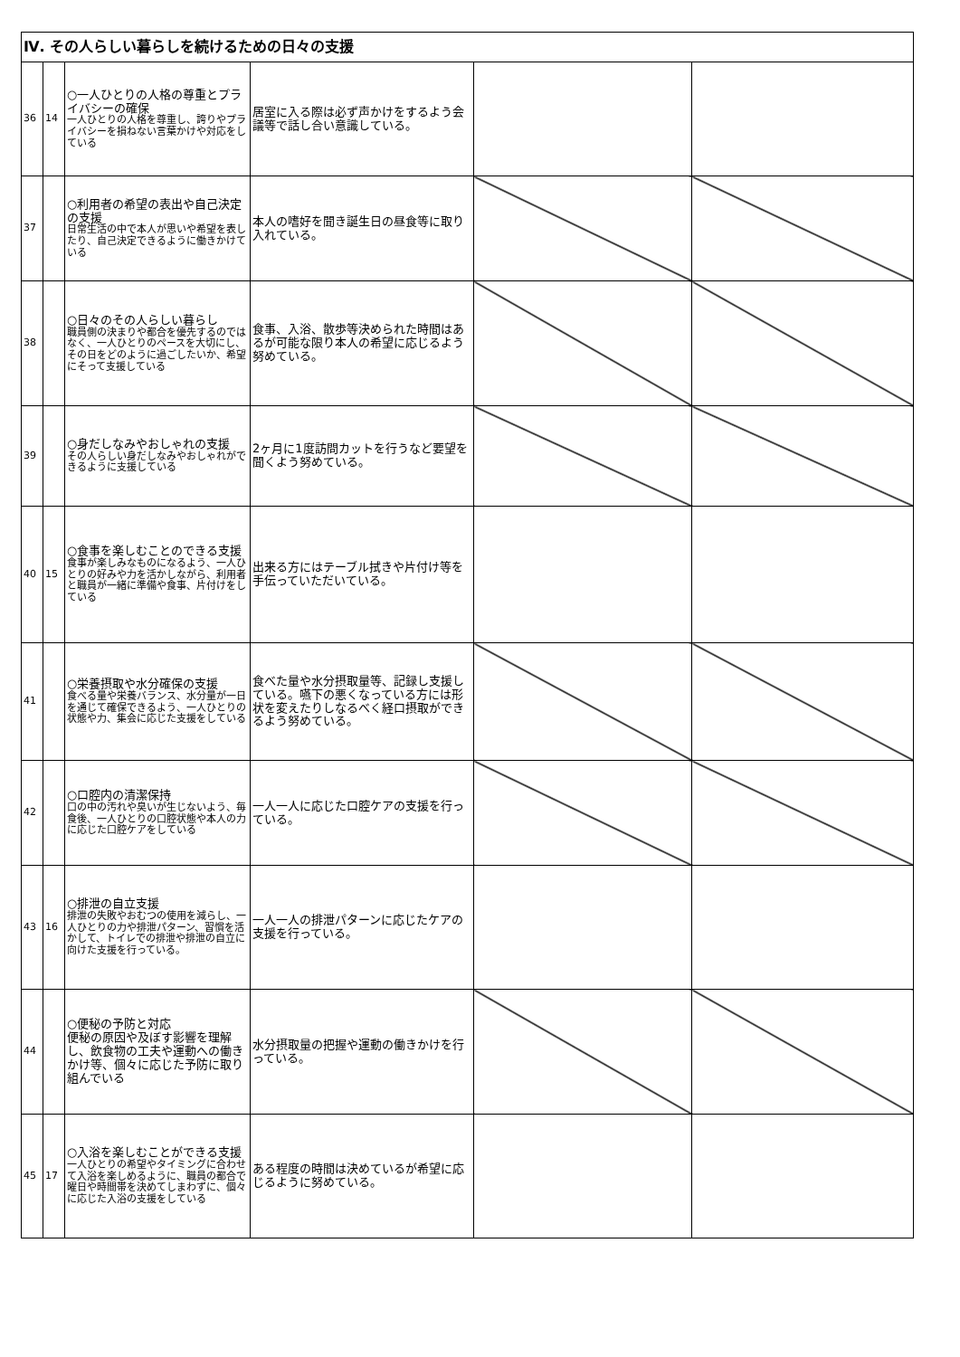| Ⅳ. その人らしい暮らしを続けるための日々の支援 | | | | | |
| 36 | 14 | ○一人ひとりの人格の尊重とプライバシーの確保 一人ひとりの人格を尊重し、誇りやプライバシーを損ねない言葉かけや対応をしている | 居室に入る際は必ず声かけをするよう会議等で話し合い意識している。 | | |
| 37 | | ○利用者の希望の表出や自己決定の支援 日常生活の中で本人が思いや希望を表したり、自己決定できるように働きかけている | 本人の嗜好を聞き誕生日の昼食等に取り入れている。 | | |
| 38 | | ○日々のその人らしい暮らし 職員側の決まりや都合を優先するのではなく、一人ひとりのペースを大切にし、その日をどのように過ごしたいか、希望にそって支援している | 食事、入浴、散歩等決められた時間はあるが可能な限り本人の希望に応じるよう努めている。 | | |
| 39 | | ○身だしなみやおしゃれの支援 その人らしい身だしなみやおしゃれができるように支援している | 2ヶ月に1度訪問カットを行うなど要望を聞くよう努めている。 | | |
| 40 | 15 | ○食事を楽しむことのできる支援 食事が楽しみなものになるよう、一人ひとりの好みや力を活かしながら、利用者と職員が一緒に準備や食事、片付けをしている | 出来る方にはテーブル拭きや片付け等を手伝っていただいている。 | | |
| 41 | | ○栄養摂取や水分確保の支援 食べる量や栄養バランス、水分量が一日を通じて確保できるよう、一人ひとりの状態や力、集会に応じた支援をしている | 食べた量や水分摂取量等、記録し支援している。嚥下の悪くなっている方には形状を変えたりしなるべく経口摂取ができるよう努めている。 | | |
| 42 | | ○口腔内の清潔保持 口の中の汚れや臭いが生じないよう、毎食後、一人ひとりの口腔状態や本人の力に応じた口腔ケアをしている | 一人一人に応じた口腔ケアの支援を行っている。 | | |
| 43 | 16 | ○排泄の自立支援 排泄の失敗やおむつの使用を減らし、一人ひとりの力や排泄パターン、習慣を活かして、トイレでの排泄や排泄の自立に向けた支援を行っている。 | 一人一人の排泄パターンに応じたケアの支援を行っている。 | | |
| 44 | | ○便秘の予防と対応 便秘の原因や及ぼす影響を理解し、飲食物の工夫や運動への働きかけ等、個々に応じた予防に取り組んでいる | 水分摂取量の把握や運動の働きかけを行っている。 | | |
| 45 | 17 | ○入浴を楽しむことができる支援 一人ひとりの希望やタイミングに合わせて入浴を楽しめるように、職員の都合で曜日や時間帯を決めてしまわずに、個々に応じた入浴の支援をしている | ある程度の時間は決めているが希望に応じるように努めている。 | | |